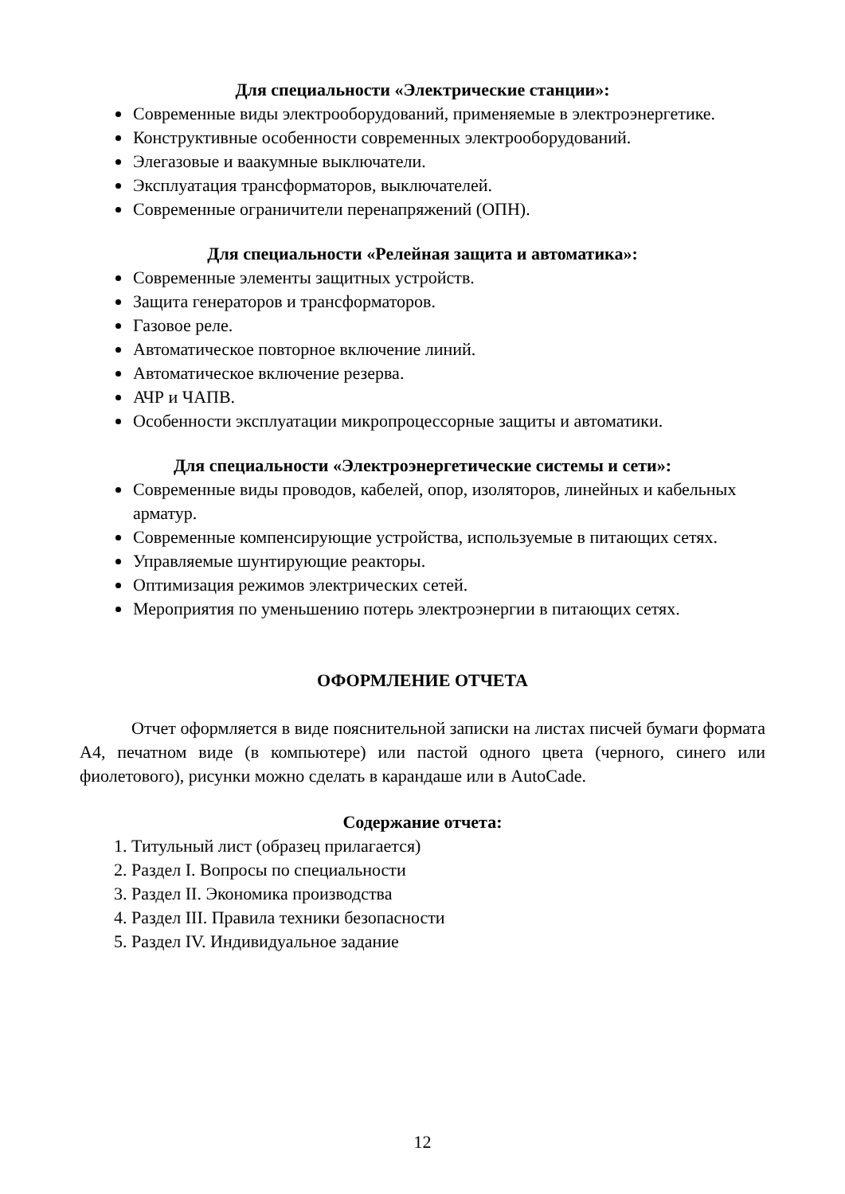Для специальности «Электрические станции»:
Современные виды электрооборудований, применяемые в электроэнергетике.
Конструктивные особенности современных электрооборудований.
Элегазовые и ваакумные выключатели.
Эксплуатация трансформаторов, выключателей.
Современные ограничители перенапряжений (ОПН).
Для специальности «Релейная защита и автоматика»:
Современные элементы защитных устройств.
Защита генераторов и трансформаторов.
Газовое реле.
Автоматическое повторное включение линий.
Автоматическое включение резерва.
АЧР и ЧАПВ.
Особенности эксплуатации микропроцессорные защиты и автоматики.
Для специальности «Электроэнергетические системы и сети»:
Современные виды проводов, кабелей, опор, изоляторов, линейных и кабельных арматур.
Современные компенсирующие устройства, используемые в питающих сетях.
Управляемые шунтирующие реакторы.
Оптимизация режимов электрических сетей.
Мероприятия по уменьшению потерь электроэнергии в питающих сетях.
ОФОРМЛЕНИЕ ОТЧЕТА
Отчет оформляется в виде пояснительной записки на листах писчей бумаги формата А4, печатном виде (в компьютере) или пастой одного цвета (черного, синего или фиолетового), рисунки можно сделать в карандаше или в AutoCade.
Содержание отчета:
1. Титульный лист (образец прилагается)
2. Раздел I. Вопросы по специальности
3. Раздел II. Экономика производства
4. Раздел III. Правила техники безопасности
5. Раздел IV. Индивидуальное задание
12